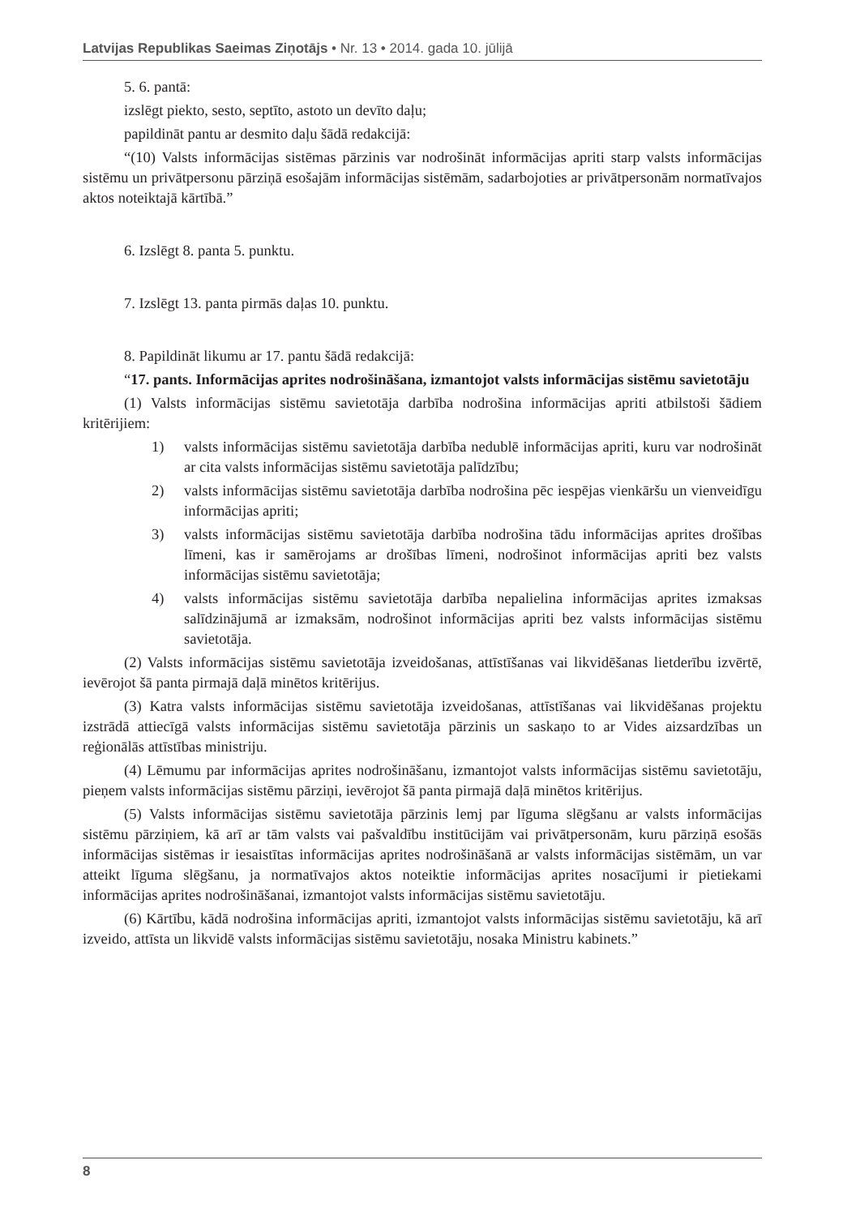Latvijas Republikas Saeimas Ziņotājs • Nr. 13 • 2014. gada 10. jūlijā
5. 6. pantā:
izslēgt piekto, sesto, septīto, astoto un devīto daļu;
papildināt pantu ar desmito daļu šādā redakcijā:
“(10) Valsts informācijas sistēmas pārzinis var nodrošināt informācijas apriti starp valsts informācijas sistēmu un privātpersonu pārziņā esošajām informācijas sistēmām, sadarbojoties ar privātpersonām normatīvajos aktos noteiktajā kārtībā.”
6. Izslēgt 8. panta 5. punktu.
7. Izslēgt 13. panta pirmās daļas 10. punktu.
8. Papildināt likumu ar 17. pantu šādā redakcijā:
“17. pants. Informācijas aprites nodrošināšana, izmantojot valsts informācijas sistēmu savietotāju
(1) Valsts informācijas sistēmu savietotāja darbība nodrošina informācijas apriti atbilstoši šādiem kritērijiem:
1) valsts informācijas sistēmu savietotāja darbība nedublē informācijas apriti, kuru var nodrošināt ar cita valsts informācijas sistēmu savietotāja palīdzību;
2) valsts informācijas sistēmu savietotāja darbība nodrošina pēc iespējas vienkāršu un vienveidīgu informācijas apriti;
3) valsts informācijas sistēmu savietotāja darbība nodrošina tādu informācijas aprites drošības līmeni, kas ir samērojams ar drošības līmeni, nodrošinot informācijas apriti bez valsts informācijas sistēmu savietotāja;
4) valsts informācijas sistēmu savietotāja darbība nepalielina informācijas aprites izmaksas salīdzinājumā ar izmaksām, nodrošinot informācijas apriti bez valsts informācijas sistēmu savietotāja.
(2) Valsts informācijas sistēmu savietotāja izveidošanas, attīstīšanas vai likvidēšanas lietderību izvērtē, ievērojot šā panta pirmajā daļā minētos kritērijus.
(3) Katra valsts informācijas sistēmu savietotāja izveidošanas, attīstīšanas vai likvidēšanas projektu izstrādā attiecīgā valsts informācijas sistēmu savietotāja pārzinis un saskaņo to ar Vides aizsardzības un reģionālās attīstības ministriju.
(4) Lēmumu par informācijas aprites nodrošināšanu, izmantojot valsts informācijas sistēmu savietotāju, pieņem valsts informācijas sistēmu pārziņi, ievērojot šā panta pirmajā daļā minētos kritērijus.
(5) Valsts informācijas sistēmu savietotāja pārzinis lemj par līguma slēgšanu ar valsts informācijas sistēmu pārziņiem, kā arī ar tām valsts vai pašvaldību institūcijām vai privātpersonām, kuru pārziņā esošās informācijas sistēmas ir iesaistītas informācijas aprites nodrošināšanā ar valsts informācijas sistēmām, un var atteikt līguma slēgšanu, ja normatīvajos aktos noteiktie informācijas aprites nosacījumi ir pietiekami informācijas aprites nodrošināšanai, izmantojot valsts informācijas sistēmu savietotāju.
(6) Kārtību, kādā nodrošina informācijas apriti, izmantojot valsts informācijas sistēmu savietotāju, kā arī izveido, attīsta un likvidē valsts informācijas sistēmu savietotāju, nosaka Ministru kabinets.”
8